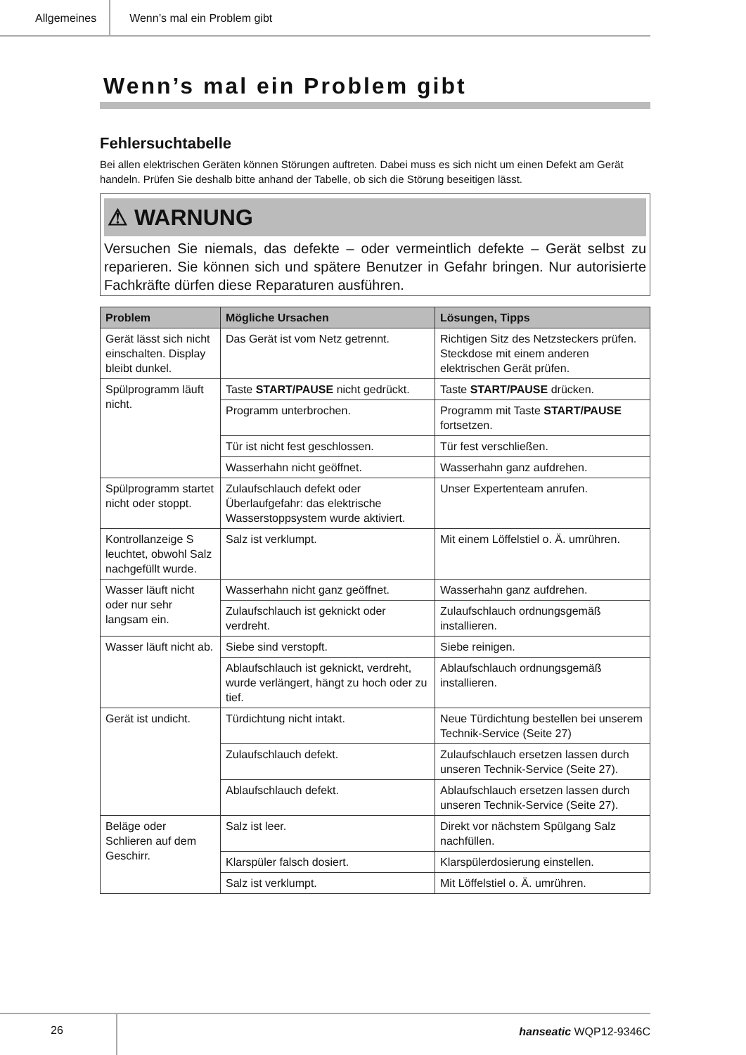Allgemeines Wenn’s mal ein Problem gibt
Wenn’s mal ein Problem gibt
Fehlersuchtabelle
Bei allen elektrischen Geräten können Störungen auftreten. Dabei muss es sich nicht um einen Defekt am Gerät handeln. Prüfen Sie deshalb bitte anhand der Tabelle, ob sich die Störung beseitigen lässt.
⚠ WARNUNG
Versuchen Sie niemals, das defekte – oder vermeintlich defekte – Gerät selbst zu reparieren. Sie können sich und spätere Benutzer in Gefahr bringen. Nur autorisierte Fachkräfte dürfen diese Reparaturen ausführen.
| Problem | Mögliche Ursachen | Lösungen, Tipps |
| --- | --- | --- |
| Gerät lässt sich nicht einschalten. Display bleibt dunkel. | Das Gerät ist vom Netz getrennt. | Richtigen Sitz des Netzsteckers prüfen. Steckdose mit einem anderen elektrischen Gerät prüfen. |
| Spülprogramm läuft nicht. | Taste START/PAUSE nicht gedrückt. | Taste START/PAUSE drücken. |
| | Programm unterbrochen. | Programm mit Taste START/PAUSE fortsetzen. |
| | Tür ist nicht fest geschlossen. | Tür fest verschließen. |
| | Wasserhahn nicht geöffnet. | Wasserhahn ganz aufdrehen. |
| Spülprogramm startet nicht oder stoppt. | Zulaufschlauch defekt oder Überlaufgefahr: das elektrische Wasserstoppsystem wurde aktiviert. | Unser Expertenteam anrufen. |
| Kontrollanzeige S leuchtet, obwohl Salz nachgefüllt wurde. | Salz ist verklumpt. | Mit einem Löffelstiel o. Ä. umrühren. |
| Wasser läuft nicht oder nur sehr langsam ein. | Wasserhahn nicht ganz geöffnet. | Wasserhahn ganz aufdrehen. |
| | Zulaufschlauch ist geknickt oder verdreht. | Zulaufschlauch ordnungsgemäß installieren. |
| Wasser läuft nicht ab. | Siebe sind verstopft. | Siebe reinigen. |
| | Ablaufschlauch ist geknickt, verdreht, wurde verlängert, hängt zu hoch oder zu tief. | Ablaufschlauch ordnungsgemäß installieren. |
| Gerät ist undicht. | Türdichtung nicht intakt. | Neue Türdichtung bestellen bei unserem Technik-Service (Seite 27) |
| | Zulaufschlauch defekt. | Zulaufschlauch ersetzen lassen durch unseren Technik-Service (Seite 27). |
| | Ablaufschlauch defekt. | Ablaufschlauch ersetzen lassen durch unseren Technik-Service (Seite 27). |
| Beläge oder Schlieren auf dem Geschirr. | Salz ist leer. | Direkt vor nächstem Spülgang Salz nachfüllen. |
| | Klarspüler falsch dosiert. | Klarspülerdosierung einstellen. |
| | Salz ist verklumpt. | Mit Löffelstiel o. Ä. umrühren. |
26 hanseatic WQP12-9346C